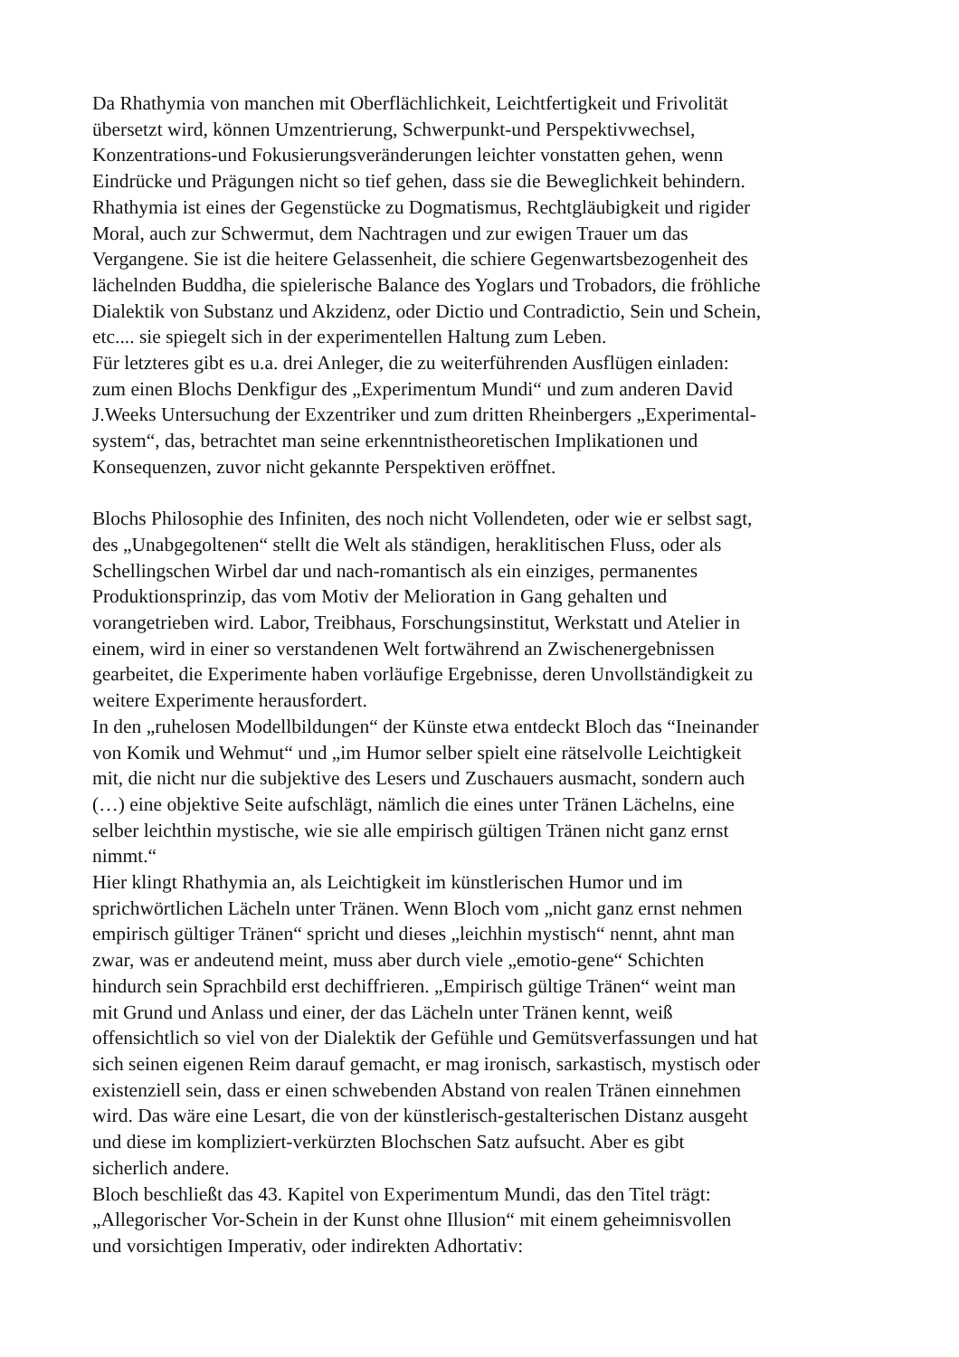Da Rhathymia von manchen mit Oberflächlichkeit, Leichtfertigkeit und Frivolität
übersetzt wird, können Umzentrierung, Schwerpunkt-und Perspektivwechsel,
Konzentrations-und Fokusierungsveränderungen leichter vonstatten gehen, wenn
Eindrücke und Prägungen nicht so tief gehen, dass sie die Beweglichkeit behindern.
Rhathymia ist eines der Gegenstücke zu Dogmatismus, Rechtgläubigkeit und rigider
Moral, auch zur Schwermut, dem Nachtragen und zur ewigen Trauer um das
Vergangene. Sie ist die heitere Gelassenheit, die schiere Gegenwartsbezogenheit des
lächelnden Buddha, die spielerische Balance des Yoglars und Trobadors, die fröhliche
Dialektik von Substanz und Akzidenz, oder Dictio und Contradictio, Sein und Schein,
etc.... sie spiegelt sich in der experimentellen Haltung zum Leben.
Für letzteres gibt es u.a. drei Anleger, die zu weiterführenden Ausflügen einladen:
zum einen Blochs Denkfigur des „Experimentum Mundi“ und zum anderen David
J.Weeks Untersuchung der Exzentriker und zum dritten Rheinbergers „Experimental-
system“, das, betrachtet man seine erkenntnistheoretischen Implikationen und
Konsequenzen, zuvor nicht gekannte Perspektiven eröffnet.
Blochs Philosophie des Infiniten, des noch nicht Vollendeten, oder wie er selbst sagt,
des „Unabgegoltenen“ stellt die Welt als ständigen, heraklitischen Fluss, oder als
Schellingschen Wirbel dar und nach-romantisch als ein einziges, permanentes
Produktionsprinzip, das vom Motiv der Melioration in Gang gehalten und
vorangetrieben wird. Labor, Treibhaus, Forschungsinstitut, Werkstatt und Atelier in
einem, wird in einer so verstandenen Welt fortwährend an Zwischenergebnissen
gearbeitet, die Experimente haben vorläufige Ergebnisse, deren Unvollständigkeit zu
weitere Experimente herausfordert.
In den „ruhelosen Modellbildungen“ der Künste etwa entdeckt Bloch das “Ineinander
von Komik und Wehmut“ und „im Humor selber spielt eine rätselvolle Leichtigkeit
mit, die nicht nur die subjektive des Lesers und Zuschauers ausmacht, sondern auch
(…) eine objektive Seite aufschlägt, nämlich die eines unter Tränen Lächelns, eine
selber leichthin mystische, wie sie alle empirisch gültigen Tränen nicht ganz ernst
nimmt.“
Hier klingt Rhathymia an, als Leichtigkeit im künstlerischen Humor und im
sprichwörtlichen Lächeln unter Tränen. Wenn Bloch vom „nicht ganz ernst nehmen
empirisch gültiger Tränen“ spricht und dieses „leichhin mystisch“ nennt, ahnt man
zwar, was er andeutend meint, muss aber durch viele „emotio-gene“ Schichten
hindurch sein Sprachbild erst dechiffrieren. „Empirisch gültige Tränen“ weint man
mit Grund und Anlass und einer, der das Lächeln unter Tränen kennt, weiß
offensichtlich so viel von der Dialektik der Gefühle und Gemütsverfassungen und hat
sich seinen eigenen Reim darauf gemacht, er mag ironisch, sarkastisch, mystisch oder
existenziell sein, dass er einen schwebenden Abstand von realen Tränen einnehmen
wird. Das wäre eine Lesart, die von der künstlerisch-gestalterischen Distanz ausgeht
und diese im kompliziert-verkürzten Blochschen Satz aufsucht. Aber es gibt
sicherlich andere.
Bloch beschließt das 43. Kapitel von Experimentum Mundi, das den Titel trägt:
„Allegorischer Vor-Schein in der Kunst ohne Illusion“ mit einem geheimnisvollen
und vorsichtigen Imperativ, oder indirekten Adhortativ: